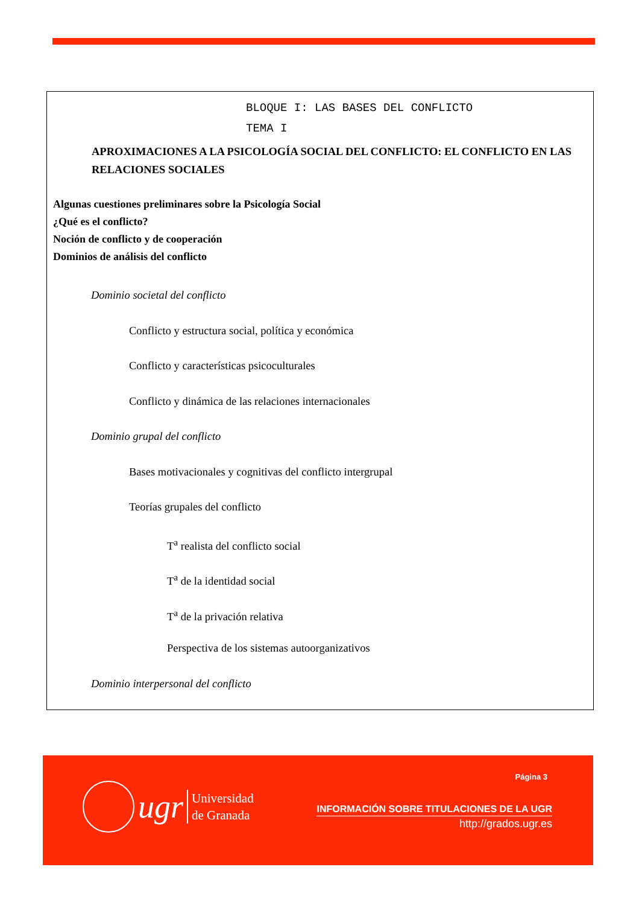BLOQUE I: LAS BASES DEL CONFLICTO
TEMA I
APROXIMACIONES A LA PSICOLOGÍA SOCIAL DEL CONFLICTO: EL CONFLICTO EN LAS RELACIONES SOCIALES
Algunas cuestiones preliminares sobre la Psicología Social
¿Qué es el conflicto?
Noción de conflicto y de cooperación
Dominios de análisis del conflicto
Dominio societal del conflicto
Conflicto y estructura social, política y económica
Conflicto y características psicoculturales
Conflicto y dinámica de las relaciones internacionales
Dominio grupal del conflicto
Bases motivacionales y cognitivas del conflicto intergrupal
Teorías grupales del conflicto
T<sup>a</sup> realista del conflicto social
T<sup>a</sup> de la identidad social
T<sup>a</sup> de la privación relativa
Perspectiva de los sistemas autoorganizativos
Dominio interpersonal del conflicto
ugr
Universidad
de Granada
Página 3
INFORMACIÓN SOBRE TITULACIONES DE LA UGR
http://grados.ugr.es